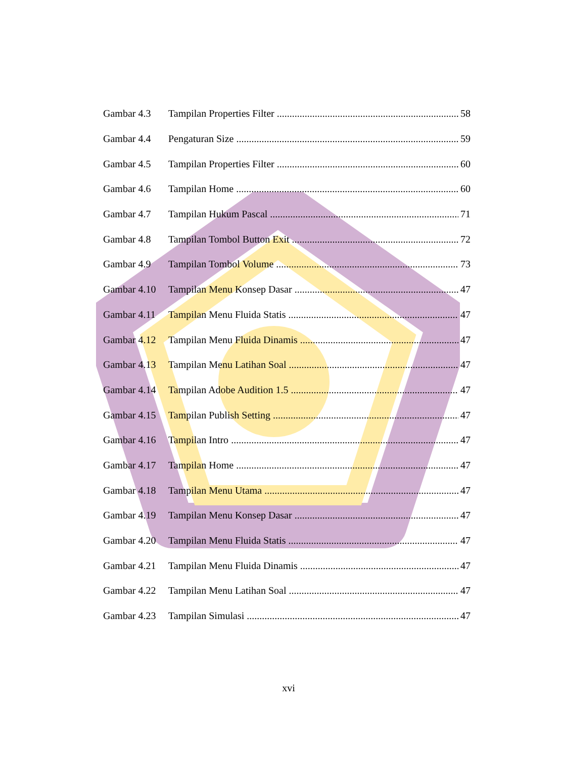Gambar 4.3 Tampilan Properties Filter 58
Gambar 4.4 Pengaturan Size 59
Gambar 4.5 Tampilan Properties Filter 60
Gambar 4.6 Tampilan Home 60
Gambar 4.7 Tampilan Hukum Pascal 71
Gambar 4.8 Tampilan Tombol Button Exit 72
Gambar 4.9 Tampilan Tombol Volume 73
Gambar 4.10 Tampilan Menu Konsep Dasar 47
Gambar 4.11 Tampilan Menu Fluida Statis 47
Gambar 4.12 Tampilan Menu Fluida Dinamis 47
Gambar 4.13 Tampilan Menu Latihan Soal 47
Gambar 4.14 Tampilan Adobe Audition 1.5 47
Gambar 4.15 Tampilan Publish Setting 47
Gambar 4.16 Tampilan Intro 47
Gambar 4.17 Tampilan Home 47
Gambar 4.18 Tampilan Menu Utama 47
Gambar 4.19 Tampilan Menu Konsep Dasar 47
Gambar 4.20 Tampilan Menu Fluida Statis 47
Gambar 4.21 Tampilan Menu Fluida Dinamis 47
Gambar 4.22 Tampilan Menu Latihan Soal 47
Gambar 4.23 Tampilan Simulasi 47
xvi